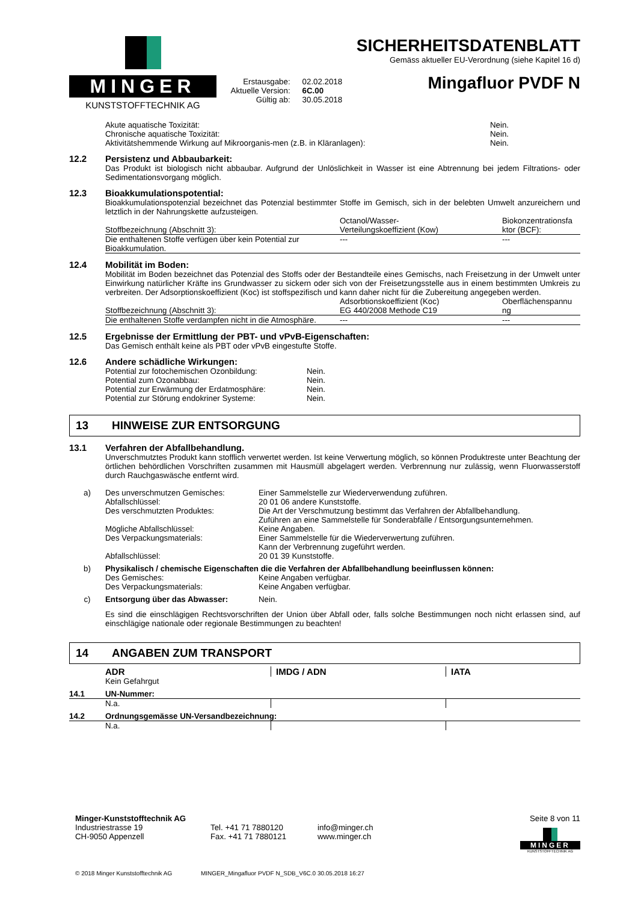MINGER
KUNSTSTOFFTECHNIK AG
| Erstausgabe: | 02.02.2018 |
| Aktuelle Version: | 6C.00 |
| Gültig ab: | 30.05.2018 |
SICHERHEITSDATENBLATT
Gemäss aktueller EU-Verordnung (siehe Kapitel 16 d)
Mingafluor PVDF N
| Akute aquatische Toxizität: | Nein. |
| Chronische aquatische Toxizität: | Nein. |
| Aktivitätshemmende Wirkung auf Mikroorganis-men (z.B. in Kläranlagen): | Nein. |
12.2 Persistenz und Abbaubarkeit:
Das Produkt ist biologisch nicht abbaubar. Aufgrund der Unlöslichkeit in Wasser ist eine Abtrennung bei jedem Filtrations- oder Sedimentationsvorgang möglich.
12.3 Bioakkumulationspotential:
Bioakkumulationspotenzial bezeichnet das Potenzial bestimmter Stoffe im Gemisch, sich in der belebten Umwelt anzureichern und letztlich in der Nahrungskette aufzusteigen.
| Stoffbezeichnung (Abschnitt 3): | Octanol/Wasser- Verteilungskoeffizient (Kow) | Biokonzentrationsfa ktor (BCF): |
| --- | --- | --- |
| Die enthaltenen Stoffe verfügen über kein Potential zur Bioakkumulation. | --- | --- |
12.4 Mobilität im Boden:
Mobilität im Boden bezeichnet das Potenzial des Stoffs oder der Bestandteile eines Gemischs, nach Freisetzung in der Umwelt unter Einwirkung natürlicher Kräfte ins Grundwasser zu sickern oder sich von der Freisetzungsstelle aus in einem bestimmten Umkreis zu verbreiten. Der Adsorptionskoeffizient (Koc) ist stoffspezifisch und kann daher nicht für die Zubereitung angegeben werden.
| Stoffbezeichnung (Abschnitt 3): | Adsorbtionskoeffizient (Koc) EG 440/2008 Methode C19 | Oberflächenspannu ng |
| --- | --- | --- |
| Die enthaltenen Stoffe verdampfen nicht in die Atmosphäre. | --- | --- |
12.5 Ergebnisse der Ermittlung der PBT- und vPvB-Eigenschaften:
Das Gemisch enthält keine als PBT oder vPvB eingestufte Stoffe.
12.6 Andere schädliche Wirkungen:
| Potential zur fotochemischen Ozonbildung: | Nein. |
| Potential zum Ozonabbau: | Nein. |
| Potential zur Erwärmung der Erdatmosphäre: | Nein. |
| Potential zur Störung endokriner Systeme: | Nein. |
13 HINWEISE ZUR ENTSORGUNG
13.1 Verfahren der Abfallbehandlung.
Unverschmutztes Produkt kann stofflich verwertet werden. Ist keine Verwertung möglich, so können Produktreste unter Beachtung der örtlichen behördlichen Vorschriften zusammen mit Hausmüll abgelagert werden. Verbrennung nur zulässig, wenn Fluorwasserstoff durch Rauchgaswäsche entfernt wird.
| a) | Des unverschmutzen Gemisches: | Einer Sammelstelle zur Wiederverwendung zuführen. |
| | Abfallschlüssel: | 20 01 06 andere Kunststoffe. |
| | Des verschmutzten Produktes: | Die Art der Verschmutzung bestimmt das Verfahren der Abfallbehandlung. Zuführen an eine Sammelstelle für Sonderabfälle / Entsorgungsunternehmen. |
| | Mögliche Abfallschlüssel: | Keine Angaben. |
| | Des Verpackungsmaterials: | Einer Sammelstelle für die Wiederverwertung zuführen. Kann der Verbrennung zugeführt werden. |
| | Abfallschlüssel: | 20 01 39 Kunststoffe. |
| b) | Physikalisch / chemische Eigenschaften die die Verfahren der Abfallbehandlung beeinflussen können: | |
| | Des Gemisches: | Keine Angaben verfügbar. |
| | Des Verpackungsmaterials: | Keine Angaben verfügbar. |
| c) | Entsorgung über das Abwasser: | Nein. |
Es sind die einschlägigen Rechtsvorschriften der Union über Abfall oder, falls solche Bestimmungen noch nicht erlassen sind, auf einschlägige nationale oder regionale Bestimmungen zu beachten!
14 ANGABEN ZUM TRANSPORT
| | ADR | IMDG / ADN | IATA |
| | Kein Gefahrgut | | |
| 14.1 | UN-Nummer: | | |
| | N.a. | | |
| 14.2 | Ordnungsgemässe UN-Versandbezeichnung: | | |
| | N.a. | | |
Minger-Kunststofftechnik AG
Industriestrasse 19
CH-9050 Appenzell
Tel. +41 71 7880120
Fax. +41 71 7880121
info@minger.ch
www.minger.ch
Seite 8 von 11
MINGER
KUNSTSTOFFTECHNIK AG
© 2018 Minger Kunststofftechnik AG MINGER_Mingafluor PVDF N_SDB_V6C.0 30.05.2018 16:27